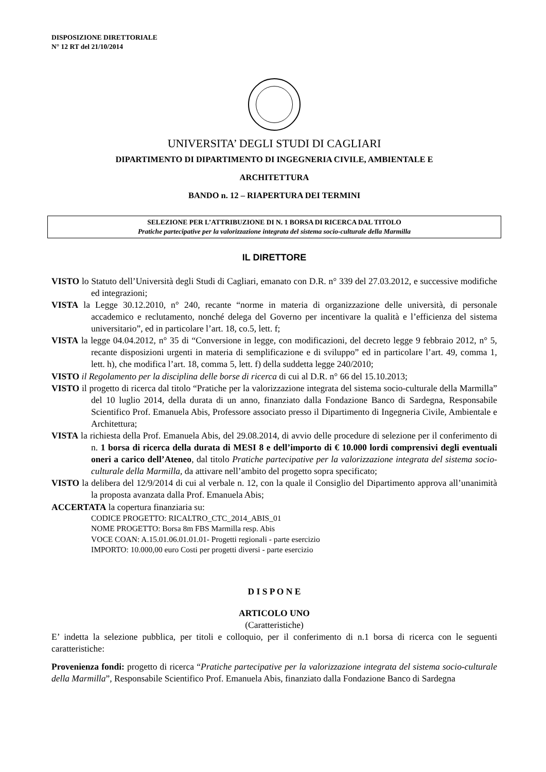DISPOSIZIONE DIRETTORIALE
N° 12 RT del 21/10/2014
UNIVERSITA’ DEGLI STUDI DI CAGLIARI
DIPARTIMENTO DI DIPARTIMENTO DI INGEGNERIA CIVILE, AMBIENTALE E
ARCHITETTURA
BANDO n. 12 – RIAPERTURA DEI TERMINI
SELEZIONE PER L’ATTRIBUZIONE DI N. 1 BORSA DI RICERCA DAL TITOLO
Pratiche partecipative per la valorizzazione integrata del sistema socio-culturale della Marmilla
IL DIRETTORE
VISTO lo Statuto dell’Università degli Studi di Cagliari, emanato con D.R. n° 339 del 27.03.2012, e successive modifiche ed integrazioni;
VISTA la Legge 30.12.2010, n° 240, recante “norme in materia di organizzazione delle università, di personale accademico e reclutamento, nonché delega del Governo per incentivare la qualità e l’efficienza del sistema universitario”, ed in particolare l’art. 18, co.5, lett. f;
VISTA la legge 04.04.2012, n° 35 di “Conversione in legge, con modificazioni, del decreto legge 9 febbraio 2012, n° 5, recante disposizioni urgenti in materia di semplificazione e di sviluppo” ed in particolare l’art. 49, comma 1, lett. h), che modifica l’art. 18, comma 5, lett. f) della suddetta legge 240/2010;
VISTO il Regolamento per la disciplina delle borse di ricerca di cui al D.R. n° 66 del 15.10.2013;
VISTO il progetto di ricerca dal titolo “Pratiche per la valorizzazione integrata del sistema socio-culturale della Marmilla” del 10 luglio 2014, della durata di un anno, finanziato dalla Fondazione Banco di Sardegna, Responsabile Scientifico Prof. Emanuela Abis, Professore associato presso il Dipartimento di Ingegneria Civile, Ambientale e Architettura;
VISTA la richiesta della Prof. Emanuela Abis, del 29.08.2014, di avvio delle procedure di selezione per il conferimento di n. 1 borsa di ricerca della durata di MESI 8 e dell’importo di € 10.000 lordi comprensivi degli eventuali oneri a carico dell’Ateneo, dal titolo Pratiche partecipative per la valorizzazione integrata del sistema socio-culturale della Marmilla, da attivare nell’ambito del progetto sopra specificato;
VISTO la delibera del 12/9/2014 di cui al verbale n. 12, con la quale il Consiglio del Dipartimento approva all’unanimità la proposta avanzata dalla Prof. Emanuela Abis;
ACCERTATA la copertura finanziaria su:
CODICE PROGETTO: RICALTRO_CTC_2014_ABIS_01
NOME PROGETTO: Borsa 8m FBS Marmilla resp. Abis
VOCE COAN: A.15.01.06.01.01.01- Progetti regionali - parte esercizio
IMPORTO: 10.000,00 euro Costi per progetti diversi - parte esercizio
D I S P O N E
ARTICOLO UNO
(Caratteristiche)
E’ indetta la selezione pubblica, per titoli e colloquio, per il conferimento di n.1 borsa di ricerca con le seguenti caratteristiche:
Provenienza fondi: progetto di ricerca “Pratiche partecipative per la valorizzazione integrata del sistema socio-culturale della Marmilla”, Responsabile Scientifico Prof. Emanuela Abis, finanziato dalla Fondazione Banco di Sardegna